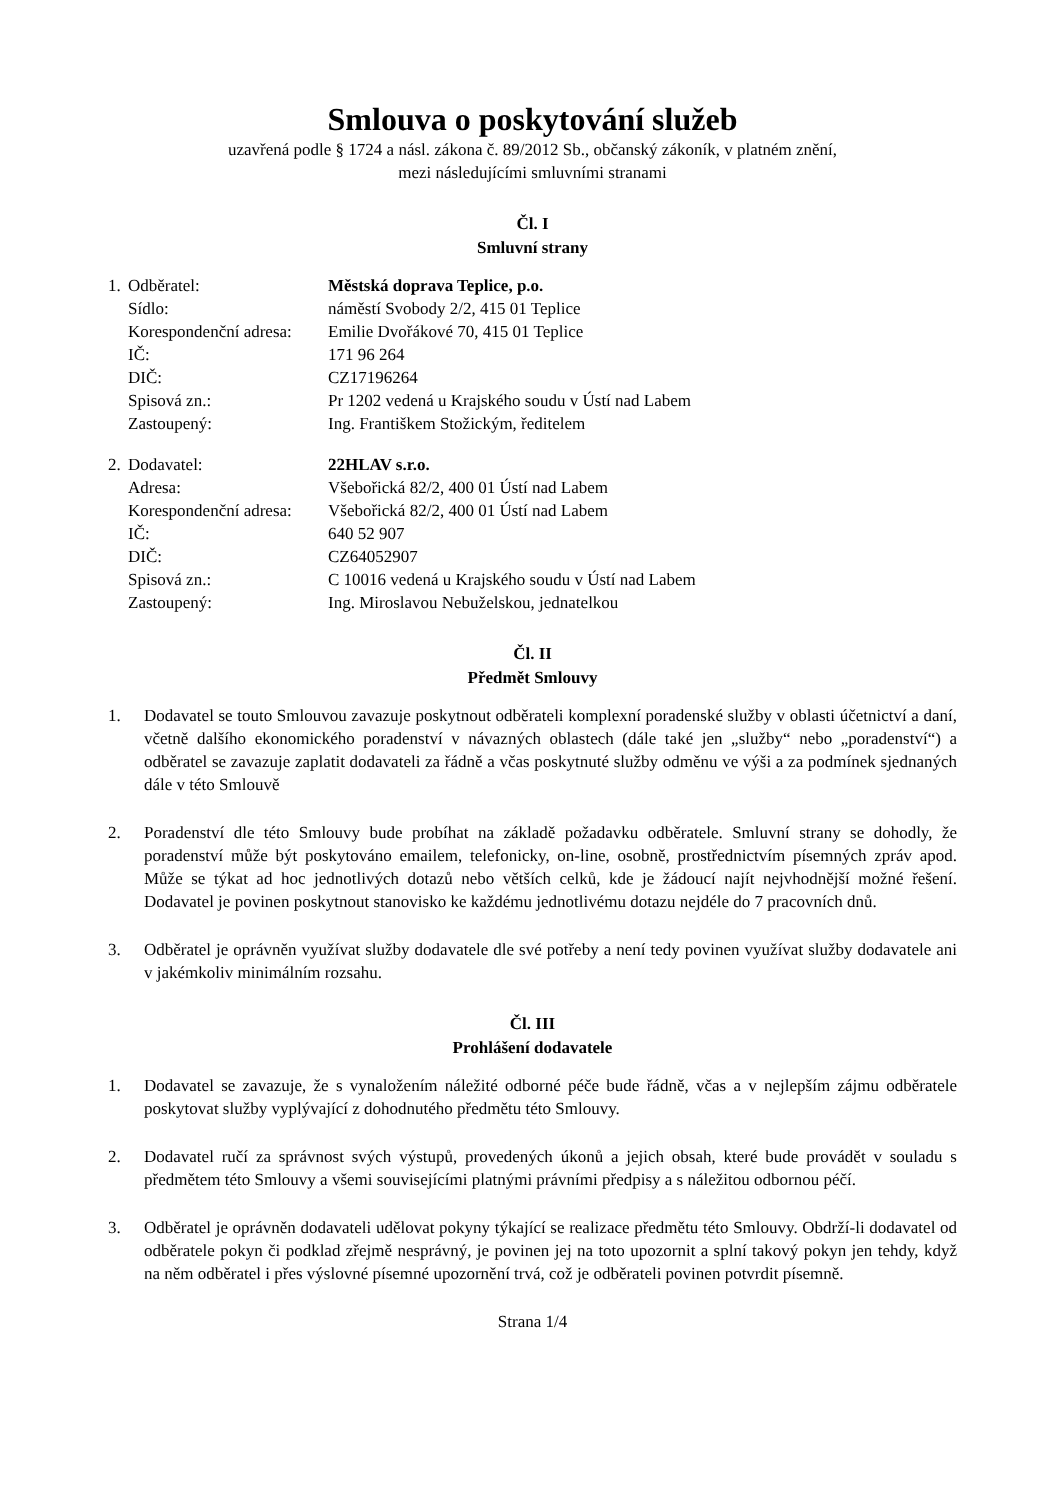Smlouva o poskytování služeb
uzavřená podle § 1724 a násl. zákona č. 89/2012 Sb., občanský zákoník, v platném znění,
mezi následujícími smluvními stranami
Čl. I
Smluvní strany
| 1. | Odběratel: | Městská doprava Teplice, p.o. |
| | Sídlo: | náměstí Svobody 2/2, 415 01 Teplice |
| | Korespondenční adresa: | Emilie Dvořákové 70, 415 01 Teplice |
| | IČ: | 171 96 264 |
| | DIČ: | CZ17196264 |
| | Spisová zn.: | Pr 1202 vedená u Krajského soudu v Ústí nad Labem |
| | Zastoupený: | Ing. Františkem Stožickým, ředitelem |
| 2. | Dodavatel: | 22HLAV s.r.o. |
| | Adresa: | Všebořická 82/2, 400 01 Ústí nad Labem |
| | Korespondenční adresa: | Všebořická 82/2, 400 01 Ústí nad Labem |
| | IČ: | 640 52 907 |
| | DIČ: | CZ64052907 |
| | Spisová zn.: | C 10016 vedená u Krajského soudu v Ústí nad Labem |
| | Zastoupený: | Ing. Miroslavou Nebuželskou, jednatelkou |
Čl. II
Předmět Smlouvy
1. Dodavatel se touto Smlouvou zavazuje poskytnout odběrateli komplexní poradenské služby v oblasti účetnictví a daní, včetně dalšího ekonomického poradenství v návazných oblastech (dále také jen „služby“ nebo „poradenství“) a odběratel se zavazuje zaplatit dodavateli za řádně a včas poskytnuté služby odměnu ve výši a za podmínek sjednaných dále v této Smlouvě
2. Poradenství dle této Smlouvy bude probíhat na základě požadavku odběratele. Smluvní strany se dohodly, že poradenství může být poskytováno emailem, telefonicky, on-line, osobně, prostřednictvím písemných zpráv apod. Může se týkat ad hoc jednotlivých dotazů nebo větších celků, kde je žádoucí najít nejvhodnější možné řešení. Dodavatel je povinen poskytnout stanovisko ke každému jednotlivému dotazu nejdéle do 7 pracovních dnů.
3. Odběratel je oprávněn využívat služby dodavatele dle své potřeby a není tedy povinen využívat služby dodavatele ani v jakémkoliv minimálním rozsahu.
Čl. III
Prohlášení dodavatele
1. Dodavatel se zavazuje, že s vynaložením náležité odborné péče bude řádně, včas a v nejlepším zájmu odběratele poskytovat služby vyplývající z dohodnutého předmětu této Smlouvy.
2. Dodavatel ručí za správnost svých výstupů, provedených úkonů a jejich obsah, které bude provádět v souladu s předmětem této Smlouvy a všemi souvisejícími platnými právními předpisy a s náležitou odbornou péčí.
3. Odběratel je oprávněn dodavateli udělovat pokyny týkající se realizace předmětu této Smlouvy. Obdrží-li dodavatel od odběratele pokyn či podklad zřejmě nesprávný, je povinen jej na toto upozornit a splní takový pokyn jen tehdy, když na něm odběratel i přes výslovné písemné upozornění trvá, což je odběrateli povinen potvrdit písemně.
Strana 1/4